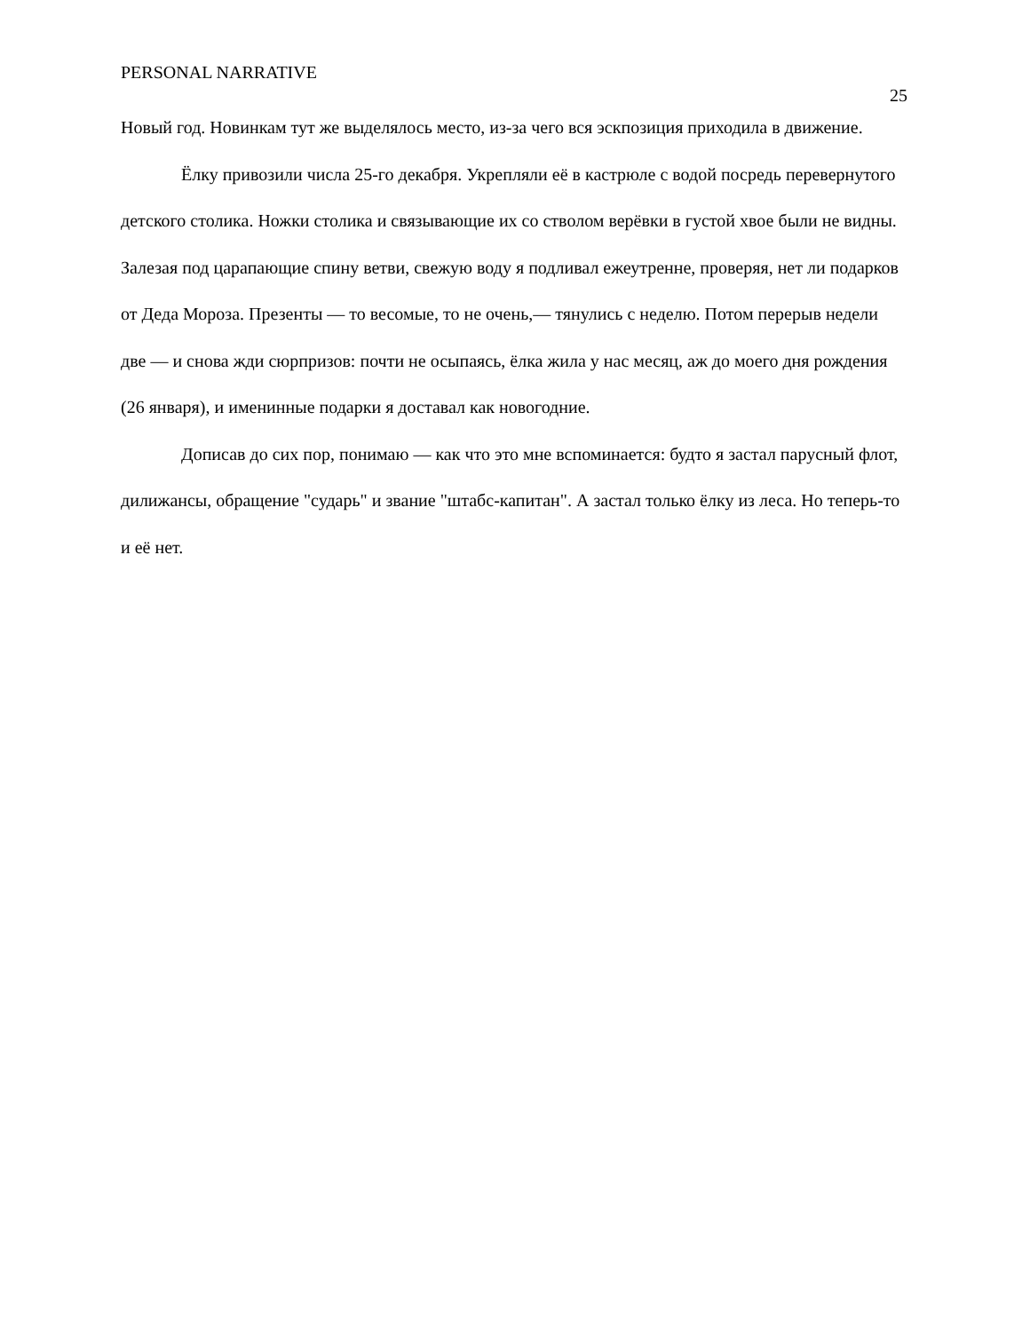PERSONAL NARRATIVE 25
Новый год. Новинкам тут же выделялось место, из-за чего вся эскпозиция приходила в движение.
Ёлку привозили числа 25-го декабря. Укрепляли её в кастрюле с водой посредь перевернутого детского столика. Ножки столика и связывающие их со стволом верёвки в густой хвое были не видны. Залезая под царапающие спину ветви, свежую воду я подливал ежеутренне, проверяя, нет ли подарков от Деда Мороза. Презенты — то весомые, то не очень,— тянулись с неделю. Потом перерыв недели две — и снова жди сюрпризов: почти не осыпаясь, ёлка жила у нас месяц, аж до моего дня рождения (26 января), и именинные подарки я доставал как новогодние.
Дописав до сих пор, понимаю — как что это мне вспоминается: будто я застал парусный флот, дилижансы, обращение "сударь" и звание "штабс-капитан". А застал только ёлку из леса. Но теперь-то и её нет.